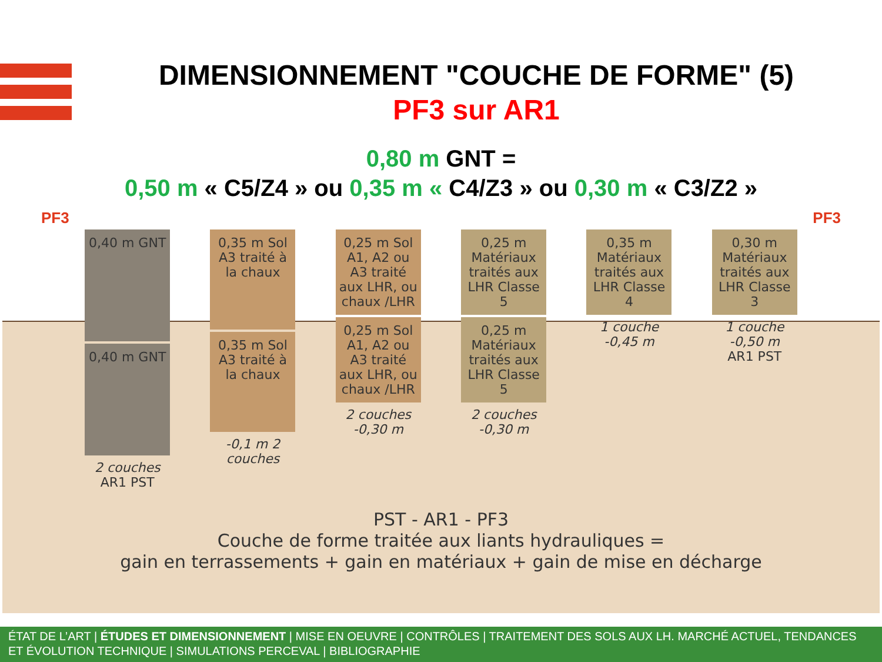DIMENSIONNEMENT "COUCHE DE FORME" (5)
PF3 sur AR1
0,80 m GNT =
0,50 m « C5/Z4 » ou 0,35 m « C4/Z3 » ou 0,30 m « C3/Z2 »
PF3 PF3
0,40 m GNT
0,40 m GNT
2 couches
AR1 PST
0,35 m Sol A3 traité à la chaux
0,35 m Sol A3 traité à la chaux
-0,1 m 2 couches
0,25 m Sol A1, A2 ou A3 traité aux LHR, ou chaux /LHR
0,25 m Sol A1, A2 ou A3 traité aux LHR, ou chaux /LHR
2 couches -0,30 m
0,25 m Matériaux traités aux LHR Classe 5
0,25 m Matériaux traités aux LHR Classe 5
2 couches -0,30 m
0,35 m Matériaux traités aux LHR Classe 4
1 couche -0,45 m
0,30 m Matériaux traités aux LHR Classe 3
1 couche -0,50 m
AR1 PST
PST - AR1 - PF3
Couche de forme traitée aux liants hydrauliques =
gain en terrassements + gain en matériaux + gain de mise en décharge
ÉTAT DE L’ART | ÉTUDES ET DIMENSIONNEMENT | MISE EN OEUVRE | CONTRÔLES | TRAITEMENT DES SOLS AUX LH. MARCHÉ ACTUEL, TENDANCES ET ÉVOLUTION TECHNIQUE | SIMULATIONS PERCEVAL | BIBLIOGRAPHIE